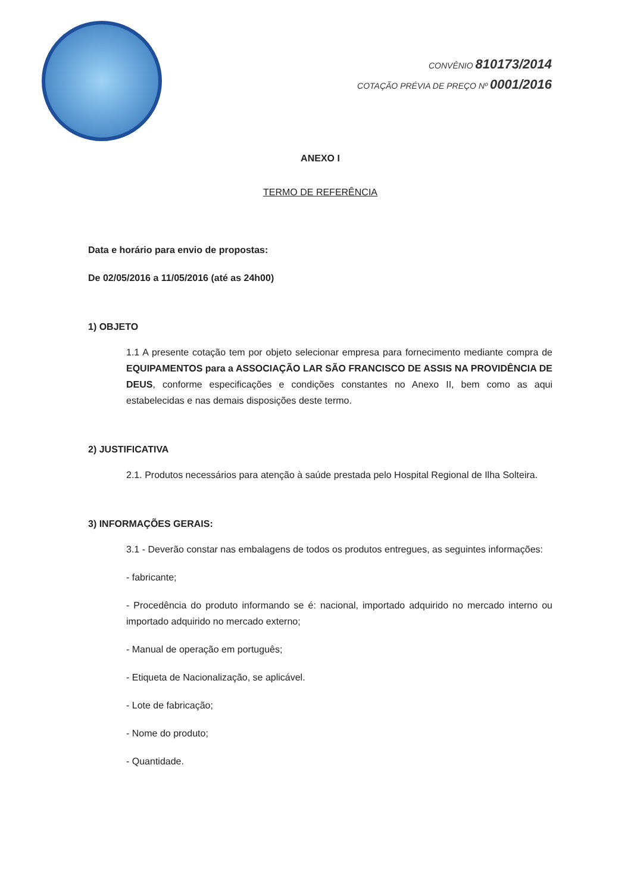CONVÊNIO 810173/2014
COTAÇÃO PRÉVIA DE PREÇO Nº 0001/2016
ANEXO I
TERMO DE REFERÊNCIA
Data e horário para envio de propostas:
De 02/05/2016 a 11/05/2016 (até as 24h00)
1) OBJETO
1.1 A presente cotação tem por objeto selecionar empresa para fornecimento mediante compra de EQUIPAMENTOS para a ASSOCIAÇÃO LAR SÃO FRANCISCO DE ASSIS NA PROVIDÊNCIA DE DEUS, conforme especificações e condições constantes no Anexo II, bem como as aqui estabelecidas e nas demais disposições deste termo.
2) JUSTIFICATIVA
2.1. Produtos necessários para atenção à saúde prestada pelo Hospital Regional de Ilha Solteira.
3) INFORMAÇÕES GERAIS:
3.1 - Deverão constar nas embalagens de todos os produtos entregues, as seguintes informações:
- fabricante;
- Procedência do produto informando se é: nacional, importado adquirido no mercado interno ou importado adquirido no mercado externo;
- Manual de operação em português;
- Etiqueta de Nacionalização, se aplicável.
- Lote de fabricação;
- Nome do produto;
- Quantidade.